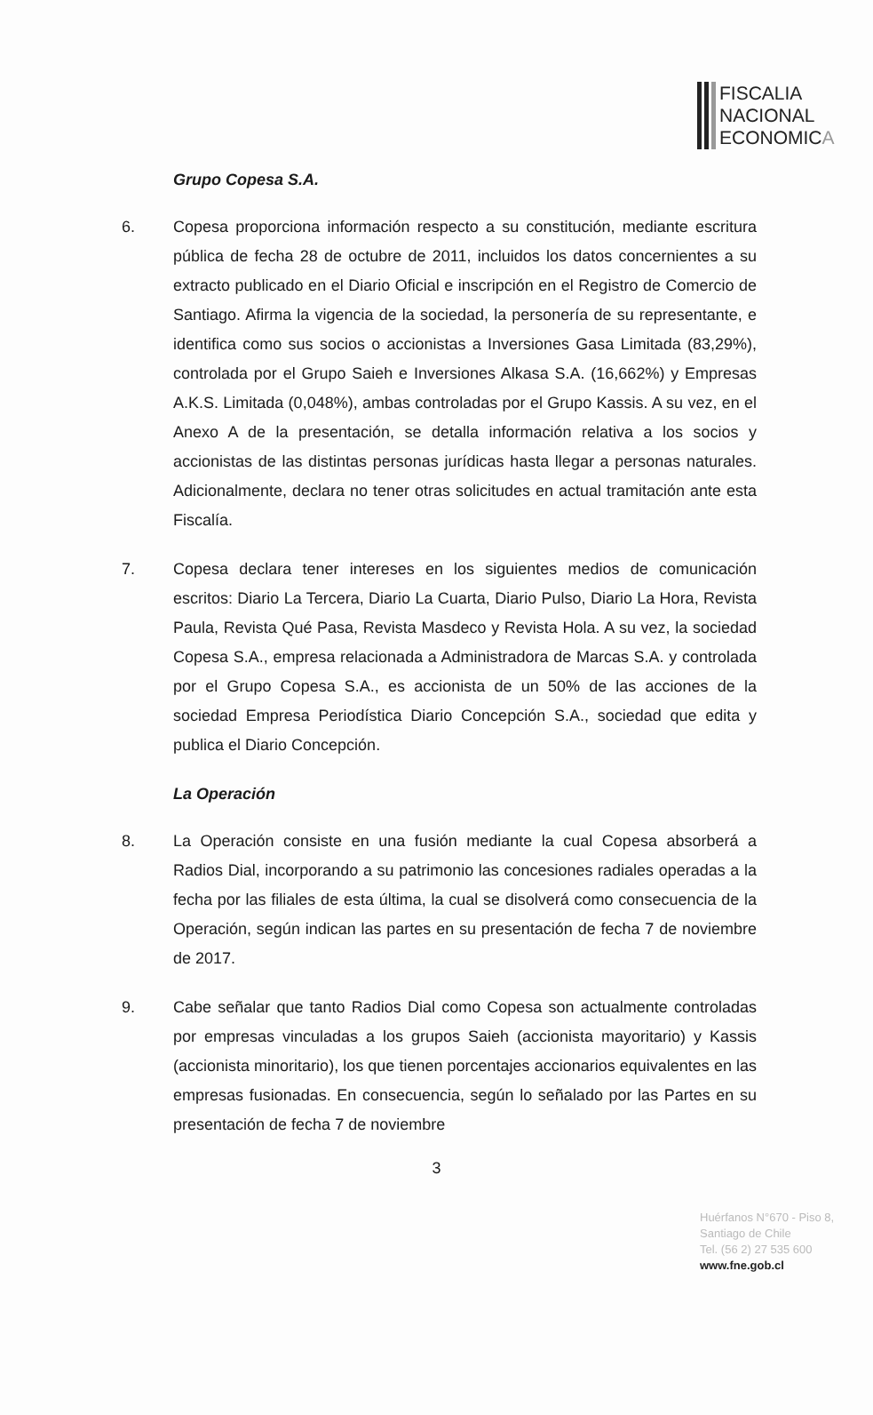FISCALIA
NACIONAL
ECONOMICA
Grupo Copesa S.A.
6. Copesa proporciona información respecto a su constitución, mediante escritura pública de fecha 28 de octubre de 2011, incluidos los datos concernientes a su extracto publicado en el Diario Oficial e inscripción en el Registro de Comercio de Santiago. Afirma la vigencia de la sociedad, la personería de su representante, e identifica como sus socios o accionistas a Inversiones Gasa Limitada (83,29%), controlada por el Grupo Saieh e Inversiones Alkasa S.A. (16,662%) y Empresas A.K.S. Limitada (0,048%), ambas controladas por el Grupo Kassis. A su vez, en el Anexo A de la presentación, se detalla información relativa a los socios y accionistas de las distintas personas jurídicas hasta llegar a personas naturales. Adicionalmente, declara no tener otras solicitudes en actual tramitación ante esta Fiscalía.
7. Copesa declara tener intereses en los siguientes medios de comunicación escritos: Diario La Tercera, Diario La Cuarta, Diario Pulso, Diario La Hora, Revista Paula, Revista Qué Pasa, Revista Masdeco y Revista Hola. A su vez, la sociedad Copesa S.A., empresa relacionada a Administradora de Marcas S.A. y controlada por el Grupo Copesa S.A., es accionista de un 50% de las acciones de la sociedad Empresa Periodística Diario Concepción S.A., sociedad que edita y publica el Diario Concepción.
La Operación
8. La Operación consiste en una fusión mediante la cual Copesa absorberá a Radios Dial, incorporando a su patrimonio las concesiones radiales operadas a la fecha por las filiales de esta última, la cual se disolverá como consecuencia de la Operación, según indican las partes en su presentación de fecha 7 de noviembre de 2017.
9. Cabe señalar que tanto Radios Dial como Copesa son actualmente controladas por empresas vinculadas a los grupos Saieh (accionista mayoritario) y Kassis (accionista minoritario), los que tienen porcentajes accionarios equivalentes en las empresas fusionadas. En consecuencia, según lo señalado por las Partes en su presentación de fecha 7 de noviembre
3
Huérfanos N°670 - Piso 8,
Santiago de Chile
Tel. (56 2) 27 535 600
www.fne.gob.cl